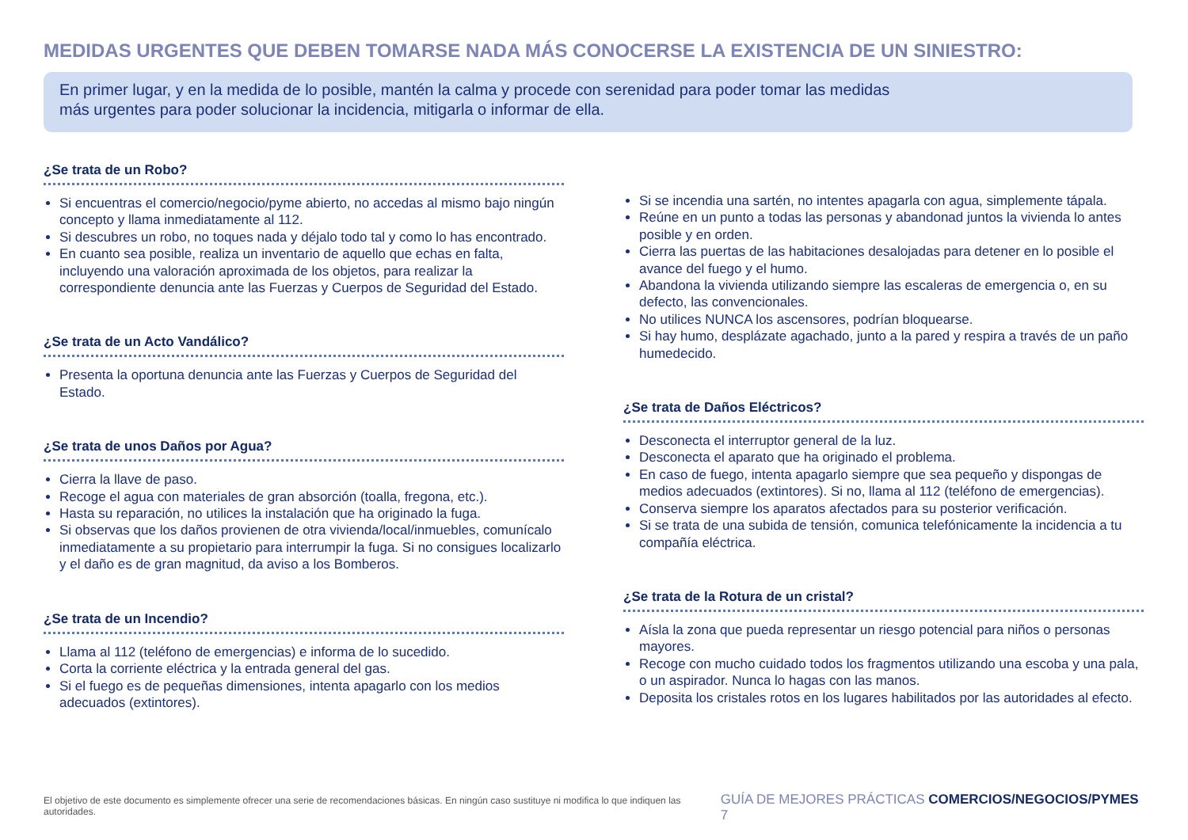MEDIDAS URGENTES QUE DEBEN TOMARSE NADA MÁS CONOCERSE LA EXISTENCIA DE UN SINIESTRO:
En primer lugar, y en la medida de lo posible, mantén la calma y procede con serenidad para poder tomar las medidas
más urgentes para poder solucionar la incidencia, mitigarla o informar de ella.
¿Se trata de un Robo?
Si encuentras el comercio/negocio/pyme abierto, no accedas al mismo bajo ningún concepto y llama inmediatamente al 112.
Si descubres un robo, no toques nada y déjalo todo tal y como lo has encontrado.
En cuanto sea posible, realiza un inventario de aquello que echas en falta, incluyendo una valoración aproximada de los objetos, para realizar la correspondiente denuncia ante las Fuerzas y Cuerpos de Seguridad del Estado.
¿Se trata de un Acto Vandálico?
Presenta la oportuna denuncia ante las Fuerzas y Cuerpos de Seguridad del Estado.
¿Se trata de unos Daños por Agua?
Cierra la llave de paso.
Recoge el agua con materiales de gran absorción (toalla, fregona, etc.).
Hasta su reparación, no utilices la instalación que ha originado la fuga.
Si observas que los daños provienen de otra vivienda/local/inmuebles, comunícalo inmediatamente a su propietario para interrumpir la fuga. Si no consigues localizarlo y el daño es de gran magnitud, da aviso a los Bomberos.
¿Se trata de un Incendio?
Llama al 112 (teléfono de emergencias) e informa de lo sucedido.
Corta la corriente eléctrica y la entrada general del gas.
Si el fuego es de pequeñas dimensiones, intenta apagarlo con los medios adecuados (extintores).
Si se incendia una sartén, no intentes apagarla con agua, simplemente tápala.
Reúne en un punto a todas las personas y abandonad juntos la vivienda lo antes posible y en orden.
Cierra las puertas de las habitaciones desalojadas para detener en lo posible el avance del fuego y el humo.
Abandona la vivienda utilizando siempre las escaleras de emergencia o, en su defecto, las convencionales.
No utilices NUNCA los ascensores, podrían bloquearse.
Si hay humo, desplázate agachado, junto a la pared y respira a través de un paño humedecido.
¿Se trata de Daños Eléctricos?
Desconecta el interruptor general de la luz.
Desconecta el aparato que ha originado el problema.
En caso de fuego, intenta apagarlo siempre que sea pequeño y dispongas de medios adecuados (extintores). Si no, llama al 112 (teléfono de emergencias).
Conserva siempre los aparatos afectados para su posterior verificación.
Si se trata de una subida de tensión, comunica telefónicamente la incidencia a tu compañía eléctrica.
¿Se trata de la Rotura de un cristal?
Aísla la zona que pueda representar un riesgo potencial para niños o personas mayores.
Recoge con mucho cuidado todos los fragmentos utilizando una escoba y una pala, o un aspirador. Nunca lo hagas con las manos.
Deposita los cristales rotos en los lugares habilitados por las autoridades al efecto.
El objetivo de este documento es simplemente ofrecer una serie de recomendaciones básicas. En ningún caso sustituye ni modifica lo que indiquen las autoridades. GUÍA DE MEJORES PRÁCTICAS COMERCIOS/NEGOCIOS/PYMES 7